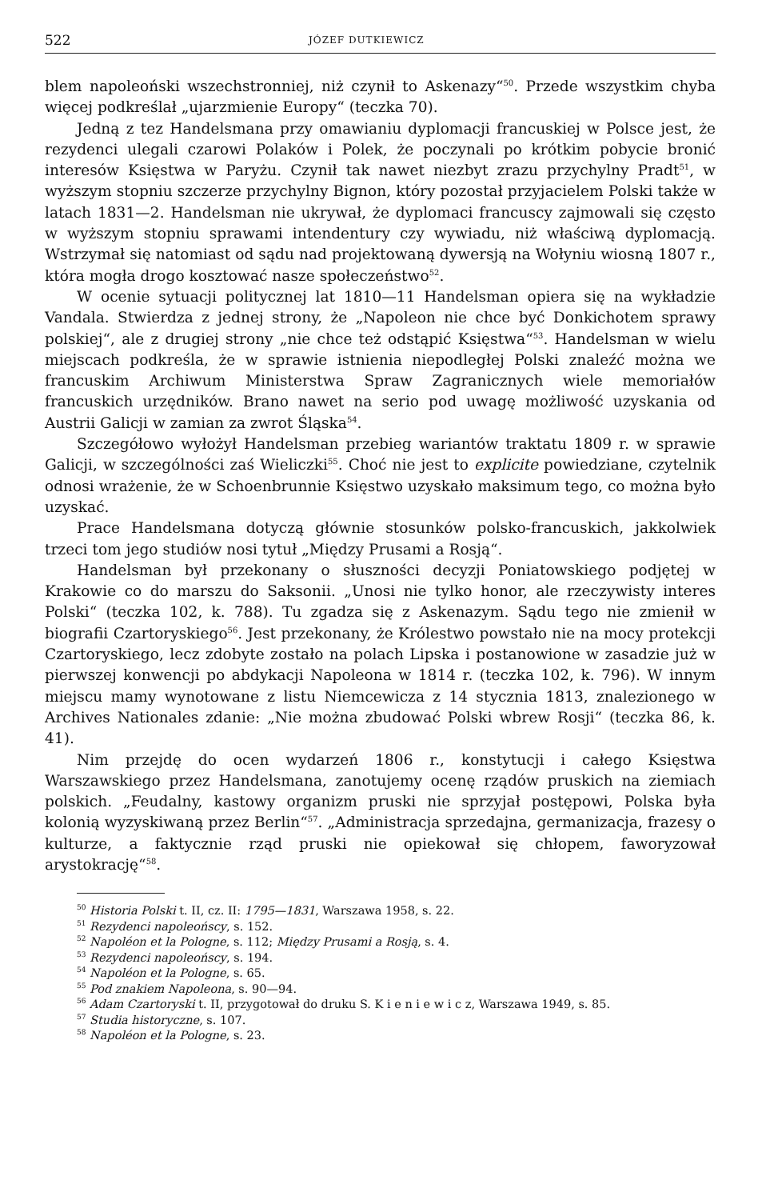522 JÓZEF DUTKIEWICZ
blem napoleoński wszechstronniej, niż czynił to Askenazy“<sup>50</sup>. Przede wszystkim chyba więcej podkreślał „ujarzmienie Europy“ (teczka 70).
Jedną z tez Handelsmana przy omawianiu dyplomacji francuskiej w Polsce jest, że rezydenci ulegali czarowi Polaków i Polek, że poczynali po krótkim pobycie bronić interesów Księstwa w Paryżu. Czynił tak nawet niezbyt zrazu przychylny Pradt<sup>51</sup>, w wyższym stopniu szczerze przychylny Bignon, który pozostał przyjacielem Polski także w latach 1831—2. Handelsman nie ukrywał, że dyplomaci francuscy zajmowali się często w wyższym stopniu sprawami intendentury czy wywiadu, niż właściwą dyplomacją. Wstrzymał się natomiast od sądu nad projektowaną dywersją na Wołyniu wiosną 1807 r., która mogła drogo kosztować nasze społeczeństwo<sup>52</sup>.
W ocenie sytuacji politycznej lat 1810—11 Handelsman opiera się na wykładzie Vandala. Stwierdza z jednej strony, że „Napoleon nie chce być Donkichotem sprawy polskiej“, ale z drugiej strony „nie chce też odstąpić Księstwa“<sup>53</sup>. Handelsman w wielu miejscach podkreśla, że w sprawie istnienia niepodległej Polski znaleźć można we francuskim Archiwum Ministerstwa Spraw Zagranicznych wiele memoriałów francuskich urzędników. Brano nawet na serio pod uwagę możliwość uzyskania od Austrii Galicji w zamian za zwrot Śląska<sup>54</sup>.
Szczegółowo wyłożył Handelsman przebieg wariantów traktatu 1809 r. w sprawie Galicji, w szczególności zaś Wieliczki<sup>55</sup>. Choć nie jest to explicite powiedziane, czytelnik odnosi wrażenie, że w Schoenbrunnie Księstwo uzyskało maksimum tego, co można było uzyskać.
Prace Handelsmana dotyczą głównie stosunków polsko-francuskich, jakkolwiek trzeci tom jego studiów nosi tytuł „Między Prusami a Rosją“.
Handelsman był przekonany o słuszności decyzji Poniatowskiego podjętej w Krakowie co do marszu do Saksonii. „Unosi nie tylko honor, ale rzeczywisty interes Polski“ (teczka 102, k. 788). Tu zgadza się z Askenazym. Sądu tego nie zmienił w biografii Czartoryskiego<sup>56</sup>. Jest przekonany, że Królestwo powstało nie na mocy protekcji Czartoryskiego, lecz zdobyte zostało na polach Lipska i postanowione w zasadzie już w pierwszej konwencji po abdykacji Napoleona w 1814 r. (teczka 102, k. 796). W innym miejscu mamy wynotowane z listu Niemcewicza z 14 stycznia 1813, znalezionego w Archives Nationales zdanie: „Nie można zbudować Polski wbrew Rosji“ (teczka 86, k. 41).
Nim przejdę do ocen wydarzeń 1806 r., konstytucji i całego Księstwa Warszawskiego przez Handelsmana, zanotujemy ocenę rządów pruskich na ziemiach polskich. „Feudalny, kastowy organizm pruski nie sprzyjał postępowi, Polska była kolonią wyzyskiwaną przez Berlin“<sup>57</sup>. „Administracja sprzedajna, germanizacja, frazesy o kulturze, a faktycznie rząd pruski nie opiekował się chłopem, faworyzował arystokrację“<sup>58</sup>.
<sup>50</sup> Historia Polski t. II, cz. II: 1795—1831, Warszawa 1958, s. 22.
<sup>51</sup> Rezydenci napoleońscy, s. 152.
<sup>52</sup> Napoléon et la Pologne, s. 112; Między Prusami a Rosją, s. 4.
<sup>53</sup> Rezydenci napoleońscy, s. 194.
<sup>54</sup> Napoléon et la Pologne, s. 65.
<sup>55</sup> Pod znakiem Napoleona, s. 90—94.
<sup>56</sup> Adam Czartoryski t. II, przygotował do druku S. K i e n i e w i c z, Warszawa 1949, s. 85.
<sup>57</sup> Studia historyczne, s. 107.
<sup>58</sup> Napoléon et la Pologne, s. 23.